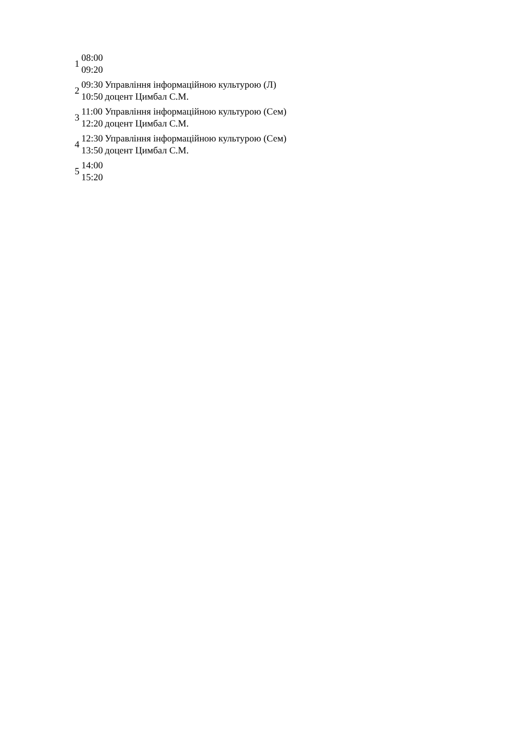| 1 | 08:00 09:20 | |
| 2 | 09:30 10:50 | Управління інформаційною культурою (Л) доцент Цимбал С.М. |
| 3 | 11:00 12:20 | Управління інформаційною культурою (Сем) доцент Цимбал С.М. |
| 4 | 12:30 13:50 | Управління інформаційною культурою (Сем) доцент Цимбал С.М. |
| 5 | 14:00 15:20 | |